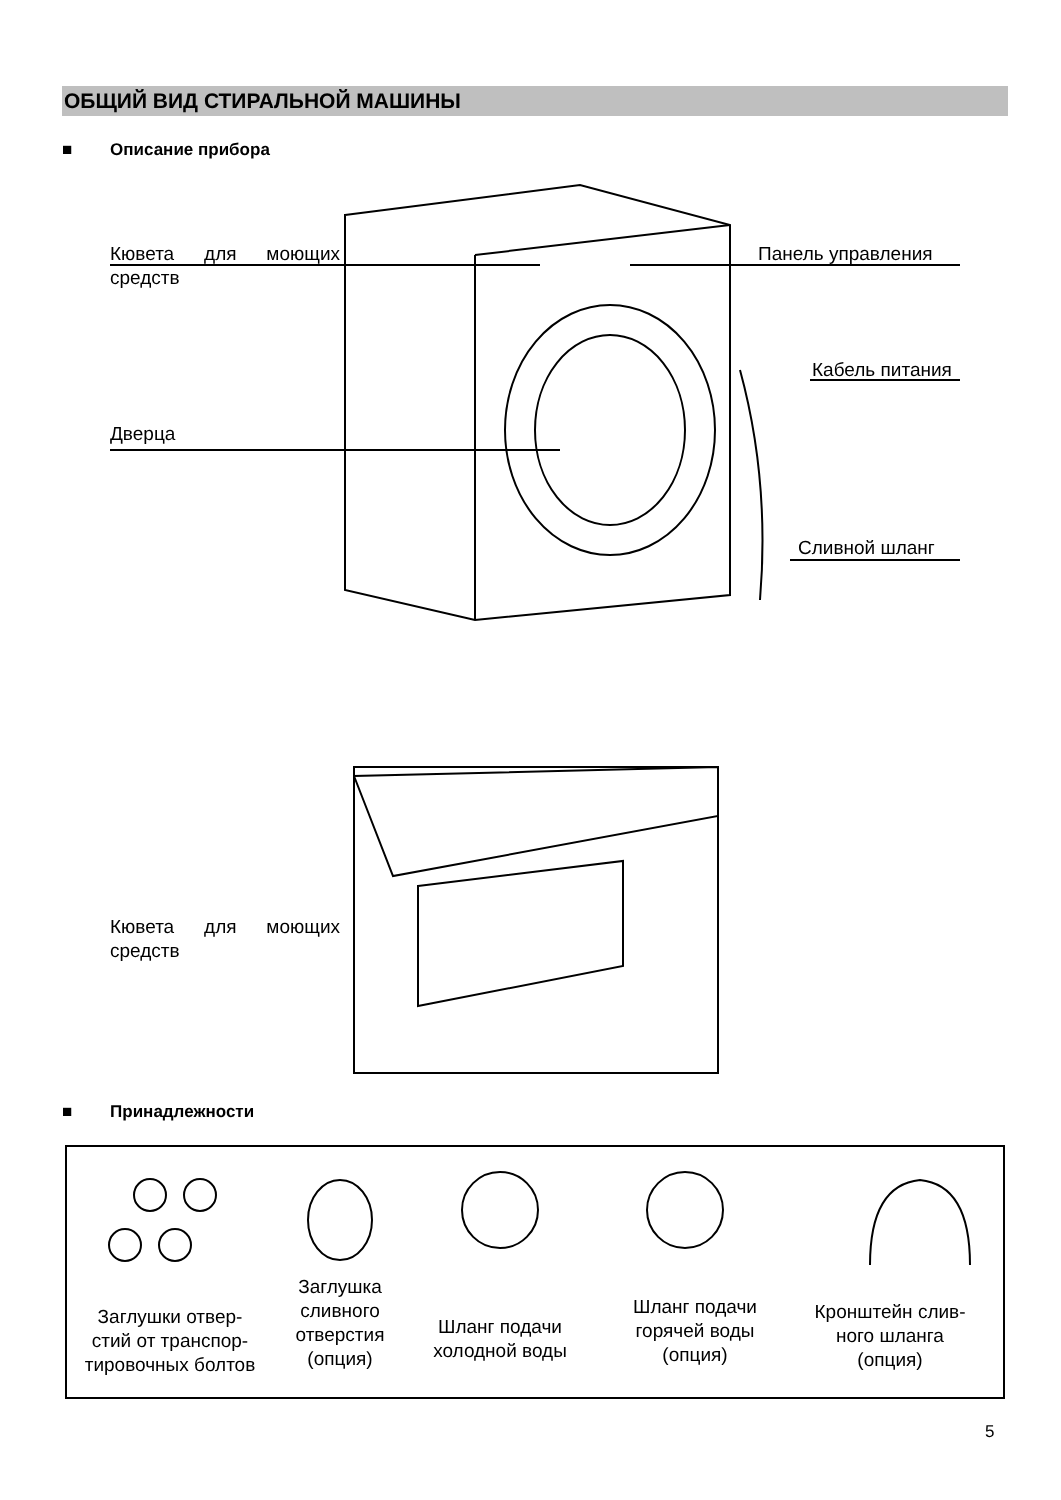ОБЩИЙ ВИД СТИРАЛЬНОЙ МАШИНЫ
■ Описание прибора
Кювета для моющих
средств
Панель управления
Кабель питания
Дверца
Сливной шланг
Кювета для моющих
средств
■ Принадлежности
Заглушки отвер-
стий от транспор-
тировочных болтов
Заглушка
сливного
отверстия
(опция)
Шланг подачи
холодной воды
Шланг подачи
горячей воды
(опция)
Кронштейн слив-
ного шланга
(опция)
5